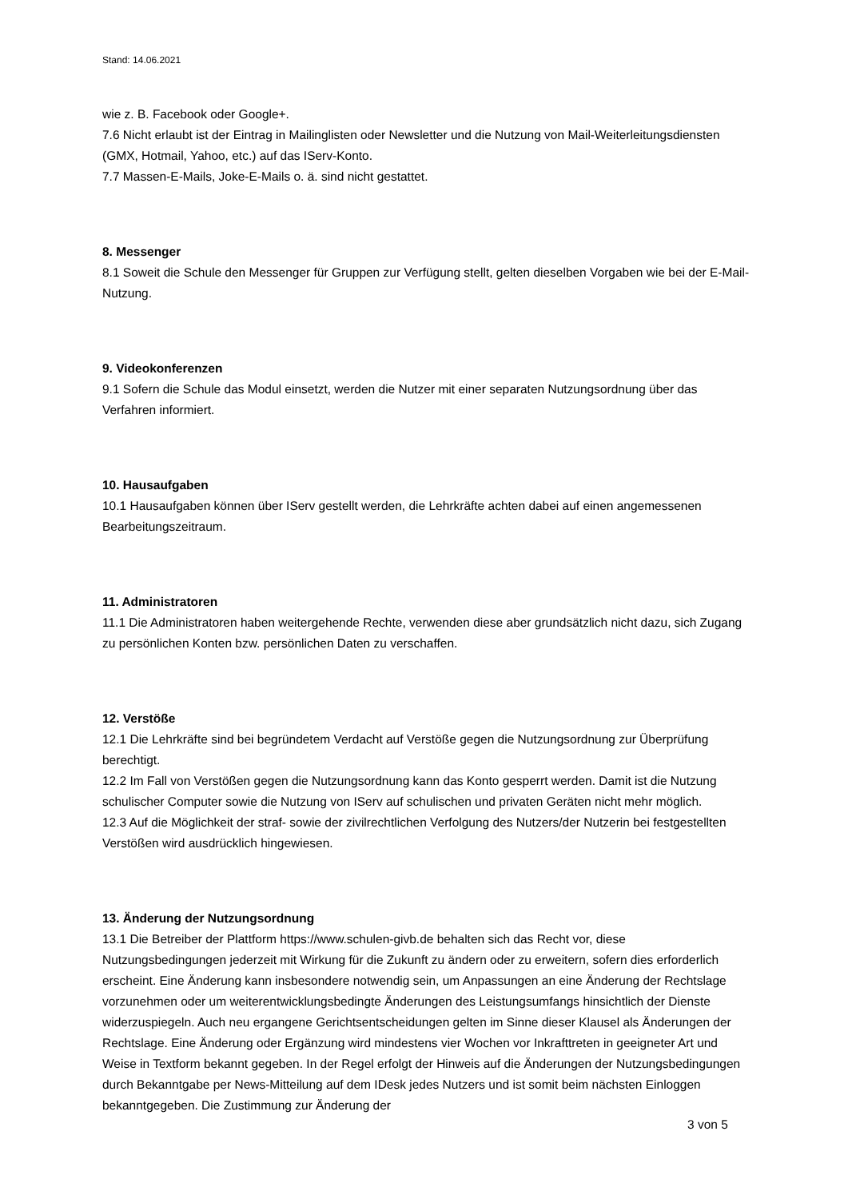Stand: 14.06.2021
wie z. B. Facebook oder Google+.
7.6 Nicht erlaubt ist der Eintrag in Mailinglisten oder Newsletter und die Nutzung von Mail-Weiterleitungsdiensten (GMX, Hotmail, Yahoo, etc.) auf das IServ-Konto.
7.7 Massen-E-Mails, Joke-E-Mails o. ä. sind nicht gestattet.
8. Messenger
8.1 Soweit die Schule den Messenger für Gruppen zur Verfügung stellt, gelten dieselben Vorgaben wie bei der E-Mail-Nutzung.
9. Videokonferenzen
9.1 Sofern die Schule das Modul einsetzt, werden die Nutzer mit einer separaten Nutzungsordnung über das Verfahren informiert.
10. Hausaufgaben
10.1 Hausaufgaben können über IServ gestellt werden, die Lehrkräfte achten dabei auf einen angemessenen Bearbeitungszeitraum.
11. Administratoren
11.1 Die Administratoren haben weitergehende Rechte, verwenden diese aber grundsätzlich nicht dazu, sich Zugang zu persönlichen Konten bzw. persönlichen Daten zu verschaffen.
12. Verstöße
12.1 Die Lehrkräfte sind bei begründetem Verdacht auf Verstöße gegen die Nutzungsordnung zur Überprüfung berechtigt.
12.2 Im Fall von Verstößen gegen die Nutzungsordnung kann das Konto gesperrt werden. Damit ist die Nutzung schulischer Computer sowie die Nutzung von IServ auf schulischen und privaten Geräten nicht mehr möglich.
12.3 Auf die Möglichkeit der straf- sowie der zivilrechtlichen Verfolgung des Nutzers/der Nutzerin bei festgestellten Verstößen wird ausdrücklich hingewiesen.
13. Änderung der Nutzungsordnung
13.1 Die Betreiber der Plattform https://www.schulen-givb.de behalten sich das Recht vor, diese Nutzungsbedingungen jederzeit mit Wirkung für die Zukunft zu ändern oder zu erweitern, sofern dies erforderlich erscheint. Eine Änderung kann insbesondere notwendig sein, um Anpassungen an eine Änderung der Rechtslage vorzunehmen oder um weiterentwicklungsbedingte Änderungen des Leistungsumfangs hinsichtlich der Dienste widerzuspiegeln. Auch neu ergangene Gerichtsentscheidungen gelten im Sinne dieser Klausel als Änderungen der Rechtslage. Eine Änderung oder Ergänzung wird mindestens vier Wochen vor Inkrafttreten in geeigneter Art und Weise in Textform bekannt gegeben. In der Regel erfolgt der Hinweis auf die Änderungen der Nutzungsbedingungen durch Bekanntgabe per News-Mitteilung auf dem IDesk jedes Nutzers und ist somit beim nächsten Einloggen bekanntgegeben. Die Zustimmung zur Änderung der
3 von 5